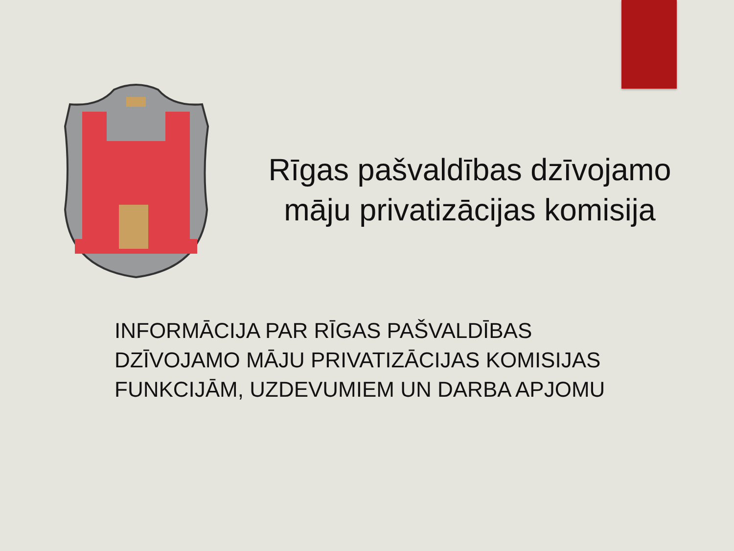Rīgas pašvaldības dzīvojamo
māju privatizācijas komisija
INFORMĀCIJA PAR RĪGAS PAŠVALDĪBAS
DZĪVOJAMO MĀJU PRIVATIZĀCIJAS KOMISIJAS
FUNKCIJĀM, UZDEVUMIEM UN DARBA APJOMU